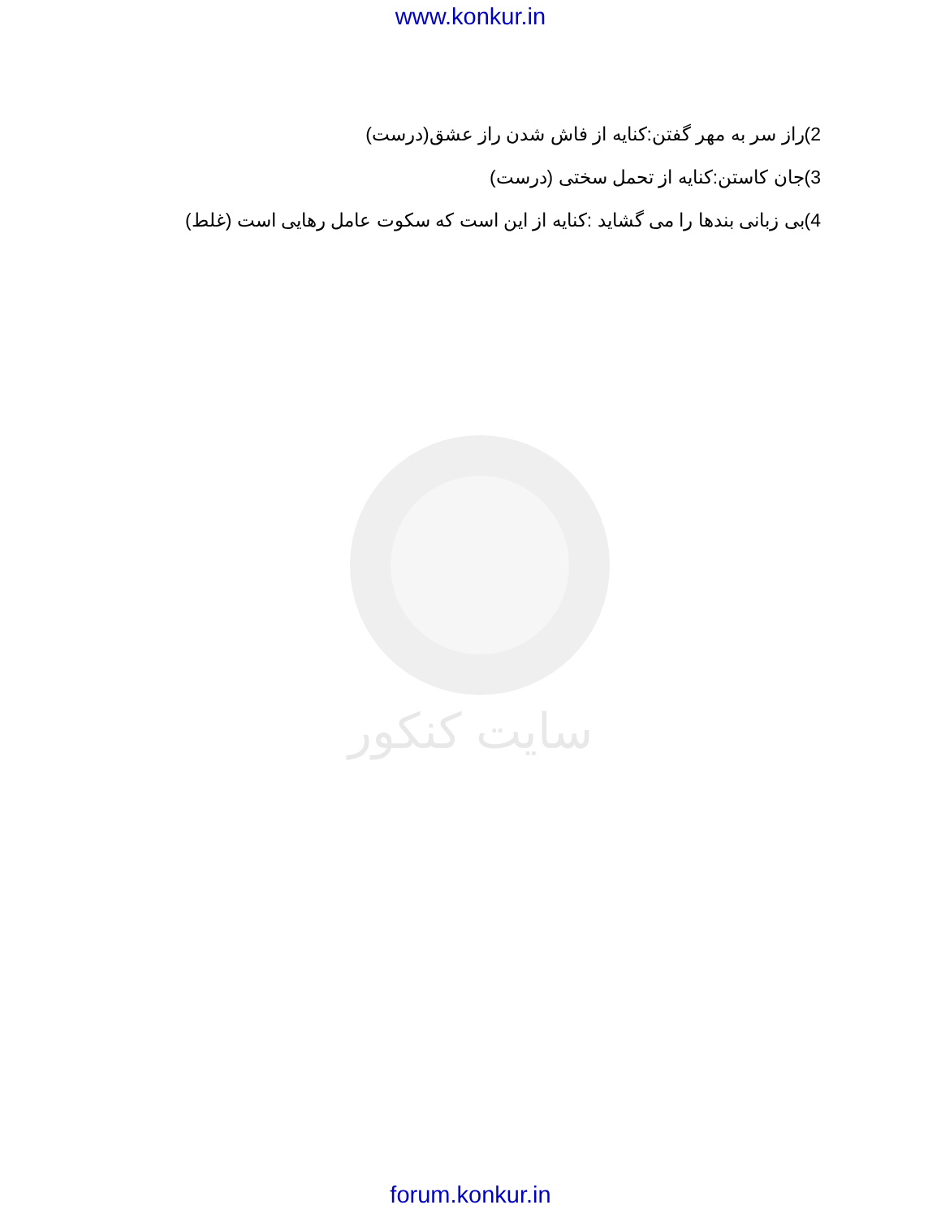www.konkur.in
سایت کنکور
2)راز سر به مهر گفتن:کنایه از فاش شدن راز عشق(درست)
3)جان کاستن:کنایه از تحمل سختی (درست)
4)بی زبانی بندها را می گشاید :کنایه از این است که سکوت عامل رهایی است (غلط)
forum.konkur.in